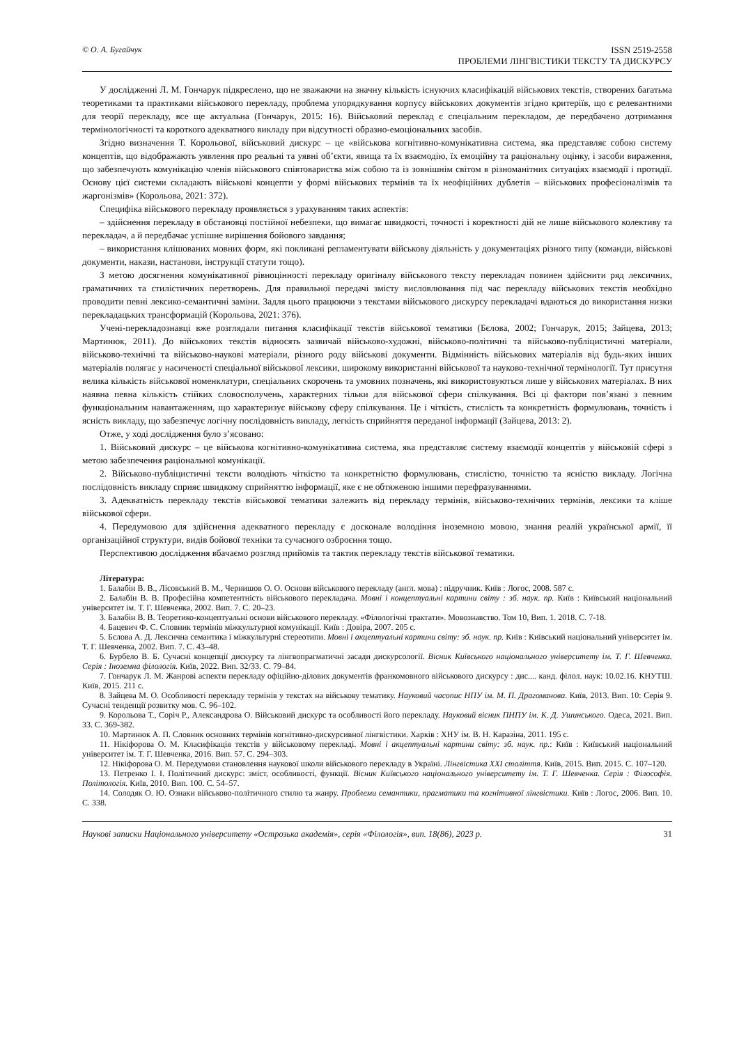© О. А. Бугайчук ISSN 2519-2558
ПРОБЛЕМИ ЛІНГВІСТИКИ ТЕКСТУ ТА ДИСКУРСУ
У дослідженні Л. М. Гончарук підкреслено, що не зважаючи на значну кількість існуючих класифікацій військових текстів, створених багатьма теоретиками та практиками військового перекладу, проблема упорядкування корпусу військових документів згідно критеріїв, що є релевантними для теорії перекладу, все ще актуальна (Гончарук, 2015: 16). Військовий переклад є спеціальним перекладом, де передбачено дотримання термінологічності та короткого адекватного викладу при відсутності образно-емоціональних засобів.
Згідно визначення Т. Корольової, військовий дискурс – це «військова когнітивно-комунікативна система, яка представляє собою систему концептів, що відображають уявлення про реальні та уявні об’єкти, явища та їх взаємодію, їх емоційну та раціональну оцінку, і засоби вираження, що забезпечують комунікацію членів військового співтовариства між собою та із зовнішнім світом в різноманітних ситуаціях взаємодії і протидії. Основу цієї системи складають військові концепти у формі військових термінів та їх неофіційних дублетів – військових професіоналізмів та жаргонізмів» (Корольова, 2021: 372).
Специфіка військового перекладу проявляється з урахуванням таких аспектів:
– здійснення перекладу в обстановці постійної небезпеки, що вимагає швидкості, точності і коректності дій не лише військового колективу та перекладач, а й передбачає успішне вирішення бойового завдання;
– використання клішованих мовних форм, які покликані регламентувати військову діяльність у документаціях різного типу (команди, військові документи, накази, настанови, інструкції статути тощо).
З метою досягнення комунікативної рівноцінності перекладу оригіналу військового тексту перекладач повинен здійснити ряд лексичних, граматичних та стилістичних перетворень. Для правильної передачі змісту висловлювання під час перекладу військових текстів необхідно проводити певні лексико-семантичні заміни. Задля цього працюючи з текстами військового дискурсу перекладачі вдаються до використання низки перекладацьких трансформацій (Корольова, 2021: 376).
Учені-перекладознавці вже розглядали питання класифікації текстів військової тематики (Бєлова, 2002; Гончарук, 2015; Зайцева, 2013; Мартинюк, 2011). До військових текстів відносять зазвичай військово-художні, військово-політичні та військово-публіцистичні матеріали, військово-технічні та військово-наукові матеріали, різного роду військові документи. Відмінність військових матеріалів від будь-яких інших матеріалів полягає у насиченості спеціальної військової лексики, широкому використанні військової та науково-технічної термінології. Тут присутня велика кількість військової номенклатури, спеціальних скорочень та умовних позначень, які використовуються лише у військових матеріалах. В них наявна певна кількість стійких словосполучень, характерних тільки для військової сфери спілкування. Всі ці фактори пов’язані з певним функціональним навантаженням, що характеризує військову сферу спілкування. Це і чіткість, стислість та конкретність формулювань, точність і ясність викладу, що забезпечує логічну послідовність викладу, легкість сприйняття переданої інформації (Зайцева, 2013: 2).
Отже, у ході дослідження було з’ясовано:
1. Військовий дискурс – це військова когнітивно-комунікативна система, яка представляє систему взаємодії концептів у військовій сфері з метою забезпечення раціональної комунікації.
2. Військово-публіцистичні тексти володіють чіткістю та конкретністю формулювань, стислістю, точністю та ясністю викладу. Логічна послідовність викладу сприяє швидкому сприйняттю інформації, яке є не обтяженою іншими перефразуваннями.
3. Адекватність перекладу текстів військової тематики залежить від перекладу термінів, військово-технічних термінів, лексики та кліше військової сфери.
4. Передумовою для здійснення адекватного перекладу є досконале володіння іноземною мовою, знання реалій української армії, її організаційної структури, видів бойової техніки та сучасного озброєння тощо.
Перспективою дослідження вбачаємо розгляд прийомів та тактик перекладу текстів військової тематики.
Література:
1. Балабін В. В., Лісовський В. М., Чернишов О. О. Основи військового перекладу (англ. мова) : підручник. Київ : Логос, 2008. 587 с.
2. Балабін В. В. Професійна компетентність військового перекладача. Мовні і концептуальні картини світу : зб. наук. пр. Київ : Київський національний університет ім. Т. Г. Шевченка, 2002. Вип. 7. С. 20–23.
3. Балабін В. В. Теоретико-концептуальні основи військового перекладу. «Філологічні трактати». Мовознавство. Том 10, Вип. 1. 2018. С. 7-18.
4. Бацевич Ф. С. Словник термінів міжкультурної комунікації. Київ : Довіра, 2007. 205 с.
5. Бєлова А. Д. Лексична семантика і міжкультурні стереотипи. Мовні і акцептуальні картини світу: зб. наук. пр. Київ : Київський національний університет ім. Т. Г. Шевченка, 2002. Вип. 7. С. 43–48.
6. Бурбело В. Б. Сучасні концепції дискурсу та лінгвопрагматичні засади дискурсології. Вісник Київського національного університету ім. Т. Г. Шевченка. Серія : Іноземна філологія. Київ, 2022. Вип. 32/33. С. 79–84.
7. Гончарук Л. М. Жанрові аспекти перекладу офіційно-ділових документів франкомовного військового дискурсу : дис.... канд. філол. наук: 10.02.16. КНУТШ. Київ, 2015. 211 с.
8. Зайцева М. О. Особливості перекладу термінів у текстах на військову тематику. Науковий часопис НПУ ім. М. П. Драгоманова. Київ, 2013. Вип. 10: Серія 9. Сучасні тенденції розвитку мов. С. 96–102.
9. Корольова Т., Соріч Р., Александрова О. Військовий дискурс та особливості його перекладу. Науковий вісник ПНПУ ім. К. Д. Ушинського. Одеса, 2021. Вип. 33. С. 369-382.
10. Мартинюк А. П. Словник основних термінів когнітивно-дискурсивної лінгвістики. Харків : ХНУ ім. В. Н. Каразіна, 2011. 195 с.
11. Нікіфорова О. М. Класифікація текстів у військовому перекладі. Мовні і акцептуальні картини світу: зб. наук. пр.: Київ : Київський національний університет ім. Т. Г. Шевченка, 2016. Вип. 57. С. 294–303.
12. Нікіфорова О. М. Передумови становлення наукової школи військового перекладу в Україні. Лінгвістика XXI століття. Київ, 2015. Вип. 2015. С. 107–120.
13. Петренко І. І. Політичний дискурс: зміст, особливості, функції. Вісник Київського національного університету ім. Т. Г. Шевченка. Серія : Філософія. Політологія. Київ, 2010. Вип. 100. С. 54–57.
14. Солодяк О. Ю. Ознаки військово-політичного стилю та жанру. Проблеми семантики, прагматики та когнітивної лінгвістики. Київ : Логос, 2006. Вип. 10. С. 338.
Наукові записки Національного університету «Острозька академія», серія «Філологія», вип. 18(86), 2023 р. 31